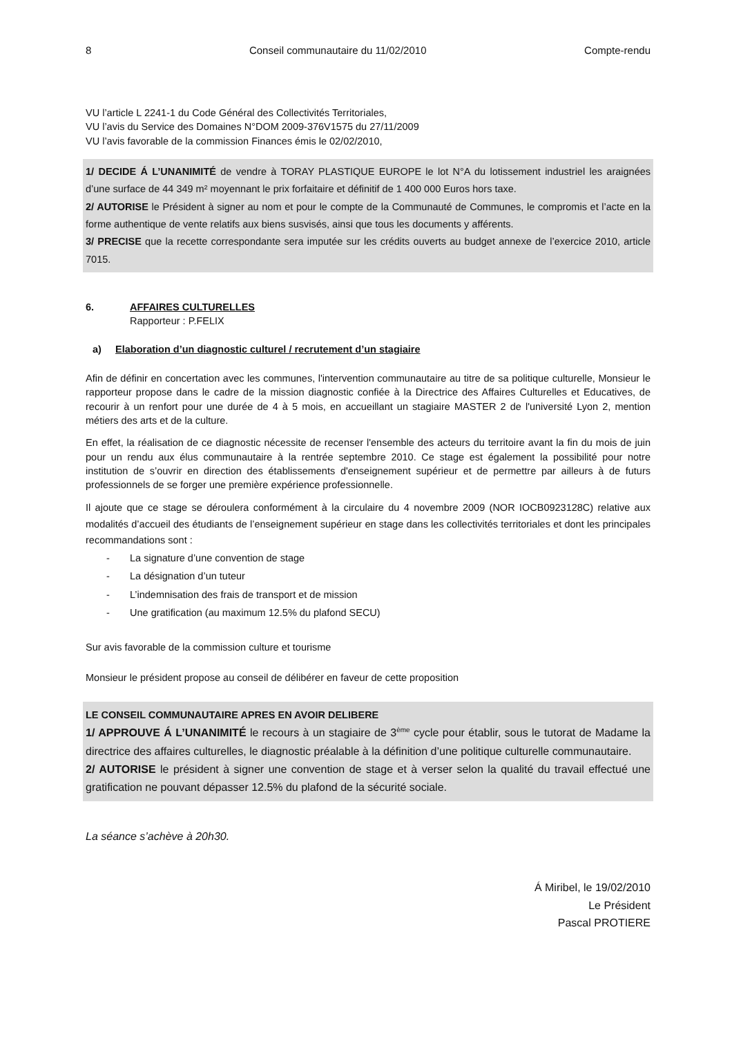8 Conseil communautaire du 11/02/2010 Compte-rendu
VU l’article L 2241-1 du Code Général des Collectivités Territoriales,
VU l’avis du Service des Domaines N°DOM 2009-376V1575 du 27/11/2009
VU l’avis favorable de la commission Finances émis le 02/02/2010,
1/ DECIDE Á L’UNANIMITÉ de vendre à TORAY PLASTIQUE EUROPE le lot N°A du lotissement industriel les araignées d’une surface de 44 349 m² moyennant le prix forfaitaire et définitif de 1 400 000 Euros hors taxe.
2/ AUTORISE le Président à signer au nom et pour le compte de la Communauté de Communes, le compromis et l’acte en la forme authentique de vente relatifs aux biens susvisés, ainsi que tous les documents y afférents.
3/ PRECISE que la recette correspondante sera imputée sur les crédits ouverts au budget annexe de l’exercice 2010, article 7015.
6. AFFAIRES CULTURELLES
Rapporteur : P.FELIX
a) Elaboration d’un diagnostic culturel / recrutement d’un stagiaire
Afin de définir en concertation avec les communes, l'intervention communautaire au titre de sa politique culturelle, Monsieur le rapporteur propose dans le cadre de la mission diagnostic confiée à la Directrice des Affaires Culturelles et Educatives, de recourir à un renfort pour une durée de 4 à 5 mois, en accueillant un stagiaire MASTER 2 de l'université Lyon 2, mention métiers des arts et de la culture.
En effet, la réalisation de ce diagnostic nécessite de recenser l'ensemble des acteurs du territoire avant la fin du mois de juin pour un rendu aux élus communautaire à la rentrée septembre 2010. Ce stage est également la possibilité pour notre institution de s’ouvrir en direction des établissements d'enseignement supérieur et de permettre par ailleurs à de futurs professionnels de se forger une première expérience professionnelle.
Il ajoute que ce stage se déroulera conformément à la circulaire du 4 novembre 2009 (NOR IOCB0923128C) relative aux modalités d’accueil des étudiants de l’enseignement supérieur en stage dans les collectivités territoriales et dont les principales recommandations sont :
- La signature d’une convention de stage
- La désignation d’un tuteur
- L’indemnisation des frais de transport et de mission
- Une gratification (au maximum 12.5% du plafond SECU)
Sur avis favorable de la commission culture et tourisme
Monsieur le président propose au conseil de délibérer en faveur de cette proposition
LE CONSEIL COMMUNAUTAIRE APRES EN AVOIR DELIBERE
1/ APPROUVE Á L’UNANIMITÉ le recours à un stagiaire de 3<sup>ème</sup> cycle pour établir, sous le tutorat de Madame la directrice des affaires culturelles, le diagnostic préalable à la définition d’une politique culturelle communautaire.
2/ AUTORISE le président à signer une convention de stage et à verser selon la qualité du travail effectué une gratification ne pouvant dépasser 12.5% du plafond de la sécurité sociale.
La séance s’achève à 20h30.
Á Miribel, le 19/02/2010
Le Président
Pascal PROTIERE